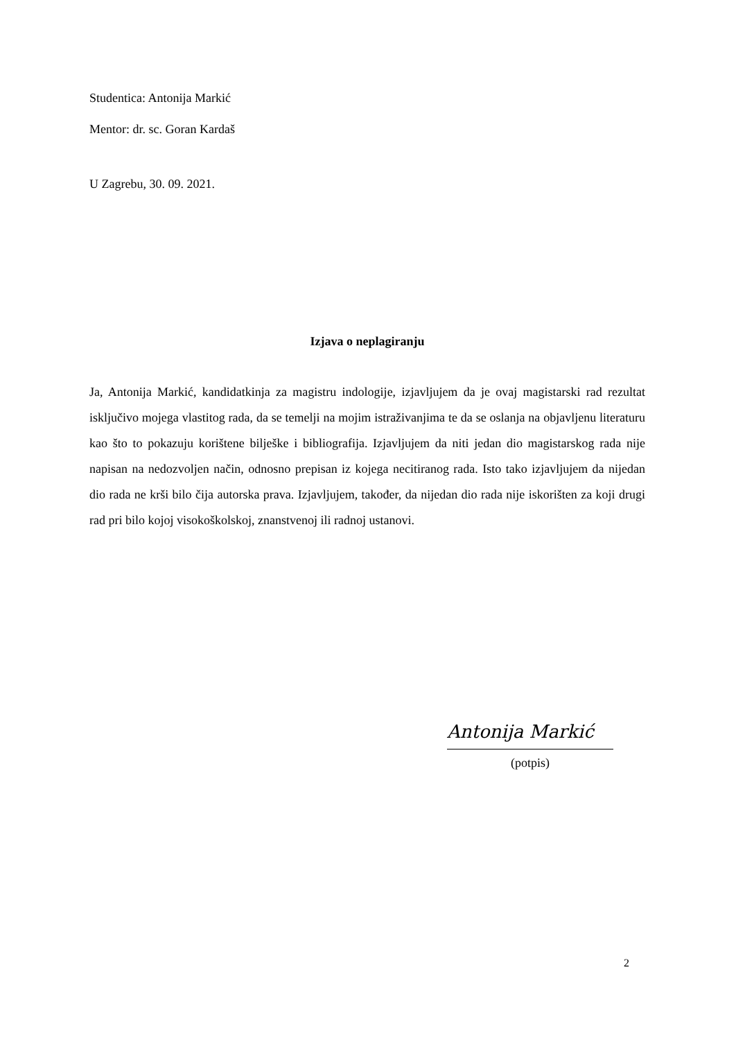Studentica: Antonija Markić
Mentor: dr. sc. Goran Kardaš
U Zagrebu, 30. 09. 2021.
Izjava o neplagiranju
Ja, Antonija Markić, kandidatkinja za magistru indologije, izjavljujem da je ovaj magistarski rad rezultat isključivo mojega vlastitog rada, da se temelji na mojim istraživanjima te da se oslanja na objavljenu literaturu kao što to pokazuju korištene bilješke i bibliografija. Izjavljujem da niti jedan dio magistarskog rada nije napisan na nedozvoljen način, odnosno prepisan iz kojega necitiranog rada. Isto tako izjavljujem da nijedan dio rada ne krši bilo čija autorska prava. Izjavljujem, također, da nijedan dio rada nije iskorišten za koji drugi rad pri bilo kojoj visokoškolskoj, znanstvenoj ili radnoj ustanovi.
Antonija Markić
(potpis)
2